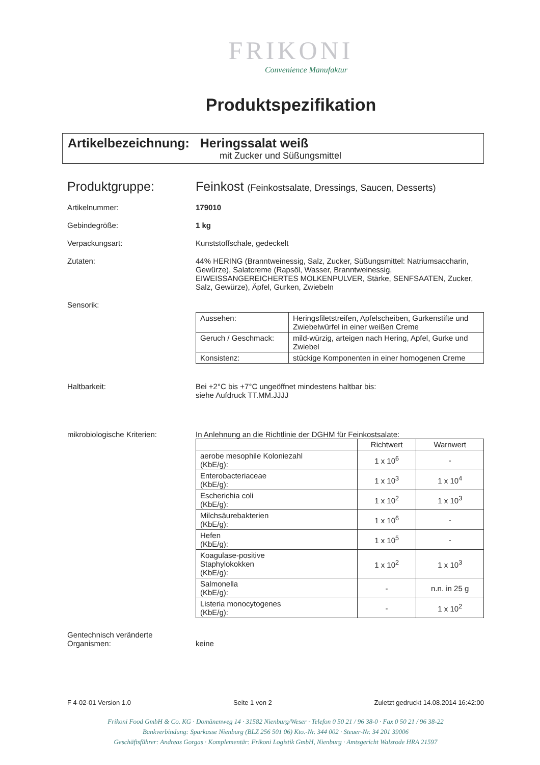FRIKONI
Convenience Manufaktur
Produktspezifikation
Artikelbezeichnung: Heringssalat weiß
mit Zucker und Süßungsmittel
Produktgruppe: Feinkost (Feinkostsalate, Dressings, Saucen, Desserts)
Artikelnummer: 179010
Gebindegröße: 1 kg
Verpackungsart: Kunststoffschale, gedeckelt
Zutaten: 44% HERING (Branntweinessig, Salz, Zucker, Süßungsmittel: Natriumsaccharin, Gewürze), Salatcreme (Rapsöl, Wasser, Branntweinessig, EIWEISSANGEREICHERTES MOLKENPULVER, Stärke, SENFSAATEN, Zucker, Salz, Gewürze), Äpfel, Gurken, Zwiebeln
Sensorik:
| Aussehen: | Heringsfiletstreifen, Apfelscheiben, Gurkenstifte und Zwiebelwürfel in einer weißen Creme |
| Geruch / Geschmack: | mild-würzig, arteigen nach Hering, Apfel, Gurke und Zwiebel |
| Konsistenz: | stückige Komponenten in einer homogenen Creme |
Haltbarkeit: Bei +2°C bis +7°C ungeöffnet mindestens haltbar bis:
siehe Aufdruck TT.MM.JJJJ
mikrobiologische Kriterien: In Anlehnung an die Richtlinie der DGHM für Feinkostsalate:
| | Richtwert | Warnwert |
| --- | --- | --- |
| aerobe mesophile Koloniezahl (KbE/g): | 1 x 10<sup>6</sup> | - |
| Enterobacteriaceae (KbE/g): | 1 x 10<sup>3</sup> | 1 x 10<sup>4</sup> |
| Escherichia coli (KbE/g): | 1 x 10<sup>2</sup> | 1 x 10<sup>3</sup> |
| Milchsäurebakterien (KbE/g): | 1 x 10<sup>6</sup> | - |
| Hefen (KbE/g): | 1 x 10<sup>5</sup> | - |
| Koagulase-positive Staphylokokken (KbE/g): | 1 x 10<sup>2</sup> | 1 x 10<sup>3</sup> |
| Salmonella (KbE/g): | - | n.n. in 25 g |
| Listeria monocytogenes (KbE/g): | - | 1 x 10<sup>2</sup> |
Gentechnisch veränderte
Organismen:
keine
F 4-02-01 Version 1.0 Seite 1 von 2 Zuletzt gedruckt 14.08.2014 16:42:00
Frikoni Food GmbH & Co. KG · Domänenweg 14 · 31582 Nienburg/Weser · Telefon 0 50 21 / 96 38-0 · Fax 0 50 21 / 96 38-22
Bankverbindung: Sparkasse Nienburg (BLZ 256 501 06) Kto.-Nr. 344 002 · Steuer-Nr. 34 201 39006
Geschäftsführer: Andreas Gorgas · Komplementär: Frikoni Logistik GmbH, Nienburg · Amtsgericht Walsrode HRA 21597